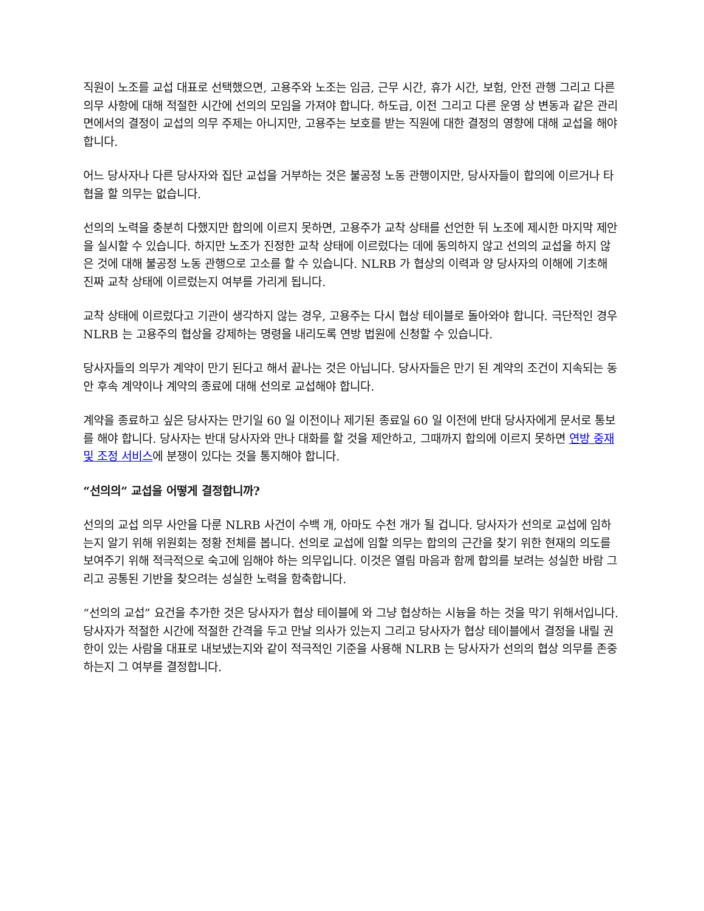직원이 노조를 교섭 대표로 선택했으면, 고용주와 노조는 임금, 근무 시간, 휴가 시간, 보험, 안전 관행 그리고 다른 의무 사항에 대해 적절한 시간에 선의의 모임을 가져야 합니다. 하도급, 이전 그리고 다른 운영 상 변동과 같은 관리면에서의 결정이 교섭의 의무 주제는 아니지만, 고용주는 보호를 받는 직원에 대한 결정의 영향에 대해 교섭을 해야 합니다.
어느 당사자나 다른 당사자와 집단 교섭을 거부하는 것은 불공정 노동 관행이지만, 당사자들이 합의에 이르거나 타협을 할 의무는 없습니다.
선의의 노력을 충분히 다했지만 합의에 이르지 못하면, 고용주가 교착 상태를 선언한 뒤 노조에 제시한 마지막 제안을 실시할 수 있습니다. 하지만 노조가 진정한 교착 상태에 이르렀다는 데에 동의하지 않고 선의의 교섭을 하지 않은 것에 대해 불공정 노동 관행으로 고소를 할 수 있습니다. NLRB 가 협상의 이력과 양 당사자의 이해에 기초해 진짜 교착 상태에 이르렀는지 여부를 가리게 됩니다.
교착 상태에 이르렀다고 기관이 생각하지 않는 경우, 고용주는 다시 협상 테이블로 돌아와야 합니다. 극단적인 경우 NLRB 는 고용주의 협상을 강제하는 명령을 내리도록 연방 법원에 신청할 수 있습니다.
당사자들의 의무가 계약이 만기 된다고 해서 끝나는 것은 아닙니다. 당사자들은 만기 된 계약의 조건이 지속되는 동안 후속 계약이나 계약의 종료에 대해 선의로 교섭해야 합니다.
계약을 종료하고 싶은 당사자는 만기일 60 일 이전이나 제기된 종료일 60 일 이전에 반대 당사자에게 문서로 통보를 해야 합니다. 당사자는 반대 당사자와 만나 대화를 할 것을 제안하고, 그때까지 합의에 이르지 못하면 연방 중재 및 조정 서비스에 분쟁이 있다는 것을 통지해야 합니다.
“선의의” 교섭을 어떻게 결정합니까?
선의의 교섭 의무 사안을 다룬 NLRB 사건이 수백 개, 아마도 수천 개가 될 겁니다. 당사자가 선의로 교섭에 임하는지 알기 위해 위원회는 정황 전체를 봅니다. 선의로 교섭에 임할 의무는 합의의 근간을 찾기 위한 현재의 의도를 보여주기 위해 적극적으로 숙고에 임해야 하는 의무입니다. 이것은 열림 마음과 함께 합의를 보려는 성실한 바람 그리고 공통된 기반을 찾으려는 성실한 노력을 함축합니다.
“선의의 교섭” 요건을 추가한 것은 당사자가 협상 테이블에 와 그냥 협상하는 시늉을 하는 것을 막기 위해서입니다. 당사자가 적절한 시간에 적절한 간격을 두고 만날 의사가 있는지 그리고 당사자가 협상 테이블에서 결정을 내릴 권한이 있는 사람을 대표로 내보냈는지와 같이 적극적인 기준을 사용해 NLRB 는 당사자가 선의의 협상 의무를 존중하는지 그 여부를 결정합니다.